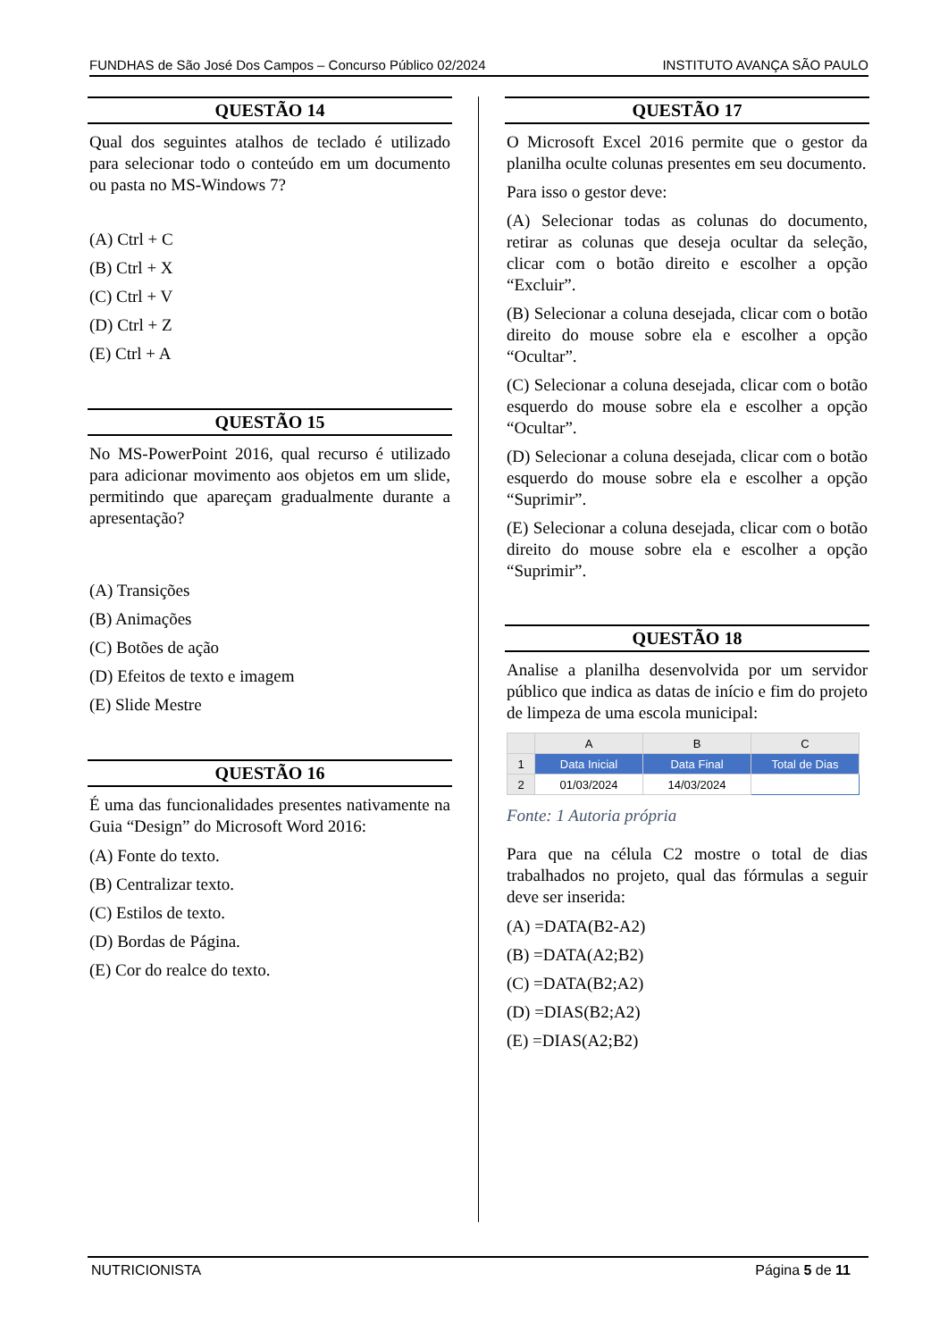FUNDHAS de São José Dos Campos – Concurso Público 02/2024 INSTITUTO AVANÇA SÃO PAULO
QUESTÃO 14
Qual dos seguintes atalhos de teclado é utilizado para selecionar todo o conteúdo em um documento ou pasta no MS-Windows 7?
(A) Ctrl + C
(B) Ctrl + X
(C) Ctrl + V
(D) Ctrl + Z
(E) Ctrl + A
QUESTÃO 15
No MS-PowerPoint 2016, qual recurso é utilizado para adicionar movimento aos objetos em um slide, permitindo que apareçam gradualmente durante a apresentação?
(A) Transições
(B) Animações
(C) Botões de ação
(D) Efeitos de texto e imagem
(E) Slide Mestre
QUESTÃO 16
É uma das funcionalidades presentes nativamente na Guia “Design” do Microsoft Word 2016:
(A) Fonte do texto.
(B) Centralizar texto.
(C) Estilos de texto.
(D) Bordas de Página.
(E) Cor do realce do texto.
QUESTÃO 17
O Microsoft Excel 2016 permite que o gestor da planilha oculte colunas presentes em seu documento.
Para isso o gestor deve:
(A) Selecionar todas as colunas do documento, retirar as colunas que deseja ocultar da seleção, clicar com o botão direito e escolher a opção “Excluir”.
(B) Selecionar a coluna desejada, clicar com o botão direito do mouse sobre ela e escolher a opção “Ocultar”.
(C) Selecionar a coluna desejada, clicar com o botão esquerdo do mouse sobre ela e escolher a opção “Ocultar”.
(D) Selecionar a coluna desejada, clicar com o botão esquerdo do mouse sobre ela e escolher a opção “Suprimir”.
(E) Selecionar a coluna desejada, clicar com o botão direito do mouse sobre ela e escolher a opção “Suprimir”.
QUESTÃO 18
Analise a planilha desenvolvida por um servidor público que indica as datas de início e fim do projeto de limpeza de uma escola municipal:
| | A | B | C |
| --- | --- | --- | --- |
| 1 | Data Inicial | Data Final | Total de Dias |
| 2 | 01/03/2024 | 14/03/2024 | |
Fonte: 1 Autoria própria
Para que na célula C2 mostre o total de dias trabalhados no projeto, qual das fórmulas a seguir deve ser inserida:
(A) =DATA(B2-A2)
(B) =DATA(A2;B2)
(C) =DATA(B2;A2)
(D) =DIAS(B2;A2)
(E) =DIAS(A2;B2)
NUTRICIONISTA Página 5 de 11